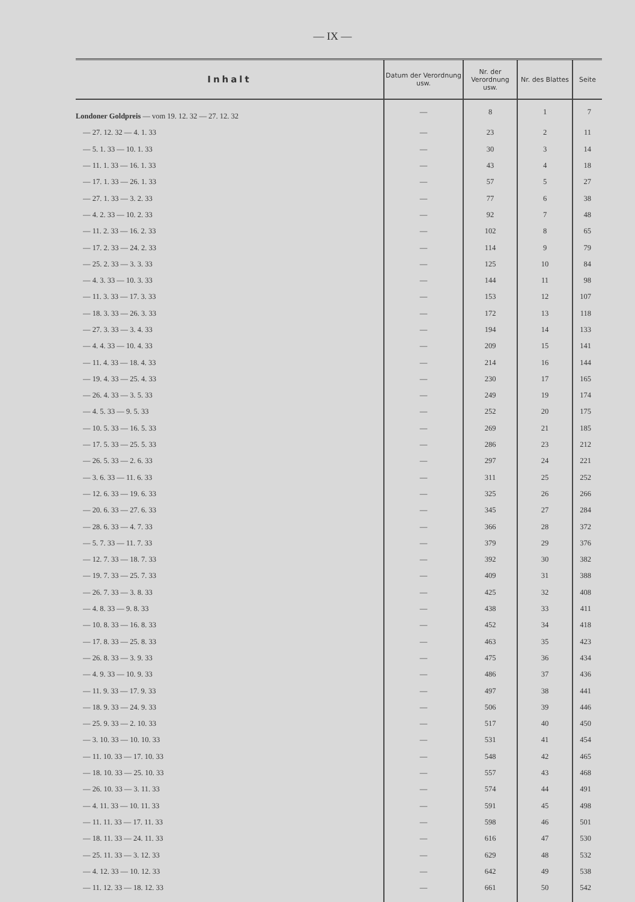— IX —
| Inhalt | Datum der Verordnung usw. | Nr. der Verordnung usw. | Nr. des Blattes | Seite |
| --- | --- | --- | --- | --- |
| Londoner Goldpreis — vom 19. 12. 32 — 27. 12. 32 | — | 8 | 1 | 7 |
| — 27. 12. 32 — 4. 1. 33 | — | 23 | 2 | 11 |
| — 5. 1. 33 — 10. 1. 33 | — | 30 | 3 | 14 |
| — 11. 1. 33 — 16. 1. 33 | — | 43 | 4 | 18 |
| — 17. 1. 33 — 26. 1. 33 | — | 57 | 5 | 27 |
| — 27. 1. 33 — 3. 2. 33 | — | 77 | 6 | 38 |
| — 4. 2. 33 — 10. 2. 33 | — | 92 | 7 | 48 |
| — 11. 2. 33 — 16. 2. 33 | — | 102 | 8 | 65 |
| — 17. 2. 33 — 24. 2. 33 | — | 114 | 9 | 79 |
| — 25. 2. 33 — 3. 3. 33 | — | 125 | 10 | 84 |
| — 4. 3. 33 — 10. 3. 33 | — | 144 | 11 | 98 |
| — 11. 3. 33 — 17. 3. 33 | — | 153 | 12 | 107 |
| — 18. 3. 33 — 26. 3. 33 | — | 172 | 13 | 118 |
| — 27. 3. 33 — 3. 4. 33 | — | 194 | 14 | 133 |
| — 4. 4. 33 — 10. 4. 33 | — | 209 | 15 | 141 |
| — 11. 4. 33 — 18. 4. 33 | — | 214 | 16 | 144 |
| — 19. 4. 33 — 25. 4. 33 | — | 230 | 17 | 165 |
| — 26. 4. 33 — 3. 5. 33 | — | 249 | 19 | 174 |
| — 4. 5. 33 — 9. 5. 33 | — | 252 | 20 | 175 |
| — 10. 5. 33 — 16. 5. 33 | — | 269 | 21 | 185 |
| — 17. 5. 33 — 25. 5. 33 | — | 286 | 23 | 212 |
| — 26. 5. 33 — 2. 6. 33 | — | 297 | 24 | 221 |
| — 3. 6. 33 — 11. 6. 33 | — | 311 | 25 | 252 |
| — 12. 6. 33 — 19. 6. 33 | — | 325 | 26 | 266 |
| — 20. 6. 33 — 27. 6. 33 | — | 345 | 27 | 284 |
| — 28. 6. 33 — 4. 7. 33 | — | 366 | 28 | 372 |
| — 5. 7. 33 — 11. 7. 33 | — | 379 | 29 | 376 |
| — 12. 7. 33 — 18. 7. 33 | — | 392 | 30 | 382 |
| — 19. 7. 33 — 25. 7. 33 | — | 409 | 31 | 388 |
| — 26. 7. 33 — 3. 8. 33 | — | 425 | 32 | 408 |
| — 4. 8. 33 — 9. 8. 33 | — | 438 | 33 | 411 |
| — 10. 8. 33 — 16. 8. 33 | — | 452 | 34 | 418 |
| — 17. 8. 33 — 25. 8. 33 | — | 463 | 35 | 423 |
| — 26. 8. 33 — 3. 9. 33 | — | 475 | 36 | 434 |
| — 4. 9. 33 — 10. 9. 33 | — | 486 | 37 | 436 |
| — 11. 9. 33 — 17. 9. 33 | — | 497 | 38 | 441 |
| — 18. 9. 33 — 24. 9. 33 | — | 506 | 39 | 446 |
| — 25. 9. 33 — 2. 10. 33 | — | 517 | 40 | 450 |
| — 3. 10. 33 — 10. 10. 33 | — | 531 | 41 | 454 |
| — 11. 10. 33 — 17. 10. 33 | — | 548 | 42 | 465 |
| — 18. 10. 33 — 25. 10. 33 | — | 557 | 43 | 468 |
| — 26. 10. 33 — 3. 11. 33 | — | 574 | 44 | 491 |
| — 4. 11. 33 — 10. 11. 33 | — | 591 | 45 | 498 |
| — 11. 11. 33 — 17. 11. 33 | — | 598 | 46 | 501 |
| — 18. 11. 33 — 24. 11. 33 | — | 616 | 47 | 530 |
| — 25. 11. 33 — 3. 12. 33 | — | 629 | 48 | 532 |
| — 4. 12. 33 — 10. 12. 33 | — | 642 | 49 | 538 |
| — 11. 12. 33 — 18. 12. 33 | — | 661 | 50 | 542 |